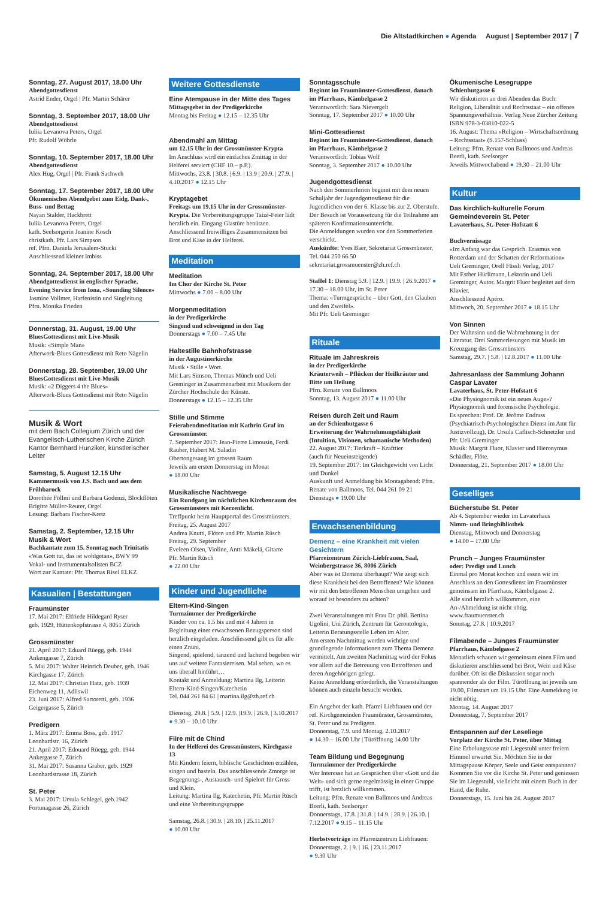Die Altstadtkirchen ● Agenda August | September 2017 | 7
Sonntag, 27. August 2017, 18.00 Uhr
Abendgottesdienst
Astrid Ender, Orgel | Pfr. Martin Schärer
Sonntag, 3. September 2017, 18.00 Uhr
Abendgottesdienst
Iuliia Levanova Peters, Orgel
Pfr. Rudolf Wöhrle
Sonntag, 10. September 2017, 18.00 Uhr
Abendgottesdienst
Alex Hug, Orgel | Pfr. Frank Sachweh
Sonntag, 17. September 2017, 18.00 Uhr
Ökumenisches Abendgebet zum Eidg. Dank-, Buss- und Bettag
Nayan Stalder, Hackbrett
Iuliia Levanova Peters, Orgel
kath. Seelsorgerin Jeanine Kosch
christkath. Pfr. Lars Simpson
ref. Pfrn. Daniela Jerusalem-Stucki
Anschliessend kleiner Imbiss
Sonntag, 24. September 2017, 18.00 Uhr
Abendgottesdienst in englischer Sprache, Evening Service from Iona, «Sounding Silence»
Jasmine Vollmer, Harfenistin und Singleitung
Pfrn. Monika Frieden
Donnerstag, 31. August, 19.00 Uhr
BluesGottesdienst mit Live-Musik
Musik: «Simple Man»
Afterwork-Blues Gottesdienst mit Reto Nägelin
Donnerstag, 28. September, 19.00 Uhr
BluesGottesdienst mit Live-Musik
Musik: «2 Diggers 4 the Blues»
Afterwork-Blues Gottesdienst mit Reto Nägelin
Musik & Wort
mit dem Bach Collegium Zürich und der Evangelisch-Lutherischen Kirche Zürich Kantor Bernhard Hunziker, künstlerischer Leiter
Samstag, 5. August 12.15 Uhr
Kammermusik von J.S. Bach und aus dem Frühbarock
Dorothée Föllmi und Barbara Godenzi, Blockflöten
Brigitte Müller-Reuter, Orgel
Lesung: Barbara Fischer-Kretz
Samstag, 2. September, 12.15 Uhr
Musik & Wort
Bachkantate zum 15. Sonntag nach Trinitatis
«Was Gott tut, das ist wohlgetan», BWV 99
Vokal- und Instrumentalsolisten BCZ
Wort zur Kantate: Pfr. Thomas Risel ELKZ
Kasualien | Bestattungen
Fraumünster
17. Mai 2017: Elfriede Hildegard Ryser
geb. 1929, Hüttenkopfstrasse 4, 8051 Zürich
Grossmünster
21. April 2017: Eduard Rüegg, geb. 1944
Ankengasse 7, Zürich
5. Mai 2017: Walter Heinrich Deuber, geb. 1946
Kirchgasse 17, Zürich
12. Mai 2017: Christian Hatz, geb. 1939
Eichenweg 11, Adliswil
23. Juni 2017: Alfred Sartoretti, geb. 1936
Geigergasse 5, Zürich
Predigern
1. März 2017: Emma Boss, geb. 1917
Leonhardstr. 16, Zürich
21. April 2017: Edouard Rüegg, geb. 1944
Ankergasse 7, Zürich
31. Mai 2017: Susanna Graber, geb. 1929
Leonhardstrasse 18, Zürich
St. Peter
3. Mai 2017: Ursula Schlegel, geb.1942
Fortunagasse 26, Zürich
Weitere Gottesdienste
Eine Atempause in der Mitte des Tages
Mittagsgebet in der Predigerkirche
Montag bis Freitag ● 12.15 – 12.35 Uhr
Abendmahl am Mittag
um 12.15 Uhr in der Grossmünster-Krypta
Im Anschluss wird ein einfaches Zmittag in der Helferei serviert (CHF 10.– p.P.).
Mittwochs, 23.8. | 30.8. | 6.9. | 13.9 | 20.9. | 27.9. | 4.10.2017 ● 12.15 Uhr
Kryptagebet
Freitags um 19.15 Uhr in der Grossmünster-Krypta. Die Vorbereitungsgruppe Taizé-Feier lädt herzlich ein. Eingang Glastüre benützen. Anschliessend freiwilliges Zusammensitzen bei Brot und Käse in der Helferei.
Meditation
Meditation
Im Chor der Kirche St. Peter
Mittwochs ● 7.00 – 8.00 Uhr
Morgenmeditation
in der Predigerkirche
Singend und schweigend in den Tag
Donnerstags ● 7.00 – 7.45 Uhr
Haltestille Bahnhofstrasse
in der Augustinerkirche
Musik • Stille • Wort.
Mit Lars Simson, Thomas Münch und Ueli Greminger in Zusammenarbeit mit Musikern der Zürcher Hochschule der Künste.
Donnerstags ● 12.15 – 12.35 Uhr
Stille und Stimme
Feierabendmeditation mit Kathrin Graf im Grossmünster.
7. September 2017: Jean-Pierre Limousin, Ferdi Rauber, Hubert M. Saladin
Obertongesang im grossen Raum
Jeweils am ersten Donnerstag im Monat
● 18.00 Uhr
Musikalische Nachtwege
Ein Rundgang im nächtlichen Kirchenraum des Grossmünsters mit Kerzenlicht.
Treffpunkt beim Hauptportal des Grossmünsters.
Freitag, 25. August 2017
Andrea Knutti, Flöten und Pfr. Martin Rüsch
Freitag, 29. September
Eveleen Olsen, Violine, Antti Mäkelä, Gitarre
Pfr. Martin Rüsch
● 22.00 Uhr
Kinder und Jugendliche
Eltern-Kind-Singen
Turmzimmer der Predigerkirche
Kinder von ca. 1.5 bis und mit 4 Jahren in Begleitung einer erwachsenen Bezugsperson sind herzlich eingeladen. Anschliessend gibt es für alle einen Znüni.
Singend, spielend, tanzend und lachend begeben wir uns auf weitere Fantasiereisen. Mal sehen, wo es uns überall hinführt…
Kontakt und Anmeldung: Martina Ilg, Leiterin Eltern-Kind-Singen/Katechetin
Tel. 044 261 84 61 | martina.ilg@zh.ref.ch
Dienstag, 29.8. | 5.9. | 12.9. |19.9. | 26.9. | 3.10.2017 ● 9.30 – 10.10 Uhr
Fiire mit de Chind
In der Helferei des Grossmünsters, Kirchgasse 13
Mit Kindern feiern, biblische Geschichten erzählen, singen und basteln. Das anschliessende Zmorge ist Begegnungs-, Austausch- und Spielort für Gross und Klein.
Leitung: Martina Ilg, Katechetin, Pfr. Martin Rüsch und eine Vorbereitungsgruppe
Samstag, 26.8. | 30.9. | 28.10. | 25.11.2017
● 10.00 Uhr
Sonntagsschule
Beginnt im Fraumünster-Gottesdienst, danach im Pfarrhaus, Kämbelgasse 2
Verantwortlich: Sara Nievergelt
Sonntag, 17. September 2017 ● 10.00 Uhr
Mini-Gottesdienst
Beginnt im Fraumünster-Gottesdienst, danach im Pfarrhaus, Kämbelgasse 2
Verantwortlich: Tobias Wolf
Sonntag, 3. September 2017 ● 10.00 Uhr
Jugendgottesdienst
Nach den Sommerferien beginnt mit dem neuen Schuljahr der Jugendgottesdienst für die Jugendlichen von der 6. Klasse bis zur 2. Oberstufe. Der Besuch ist Voraussetzung für die Teilnahme am späteren Konfirmationsunterricht.
Die Anmeldungen wurden vor den Sommerferien verschickt.
Auskünfte: Yves Baer, Sekretariat Grossmünster, Tel. 044 250 66 50
sekretariat.grossmuenster@zh.ref.ch
Staffel 1: Dienstag 5.9. | 12.9. | 19.9. | 26.9.2017 ● 17.30 – 18.00 Uhr, im St. Peter
Thema: «Turmgespräche – über Gott, den Glauben und den Zweifel».
Mit Pfr. Ueli Greminger
Rituale
Rituale im Jahreskreis
in der Predigerkirche
Kräuterweih – Pflücken der Heilkräuter und Bitte um Heilung
Pfrn. Renate von Ballmoos
Sonntag, 13. August 2017 ● 11.00 Uhr
Reisen durch Zeit und Raum
an der Schienhutgasse 6
Erweiterung der Wahrnehmungsfähigkeit (Intuition, Visionen, schamanische Methoden)
22. August 2017: Tierkraft – Krafttier
(auch für Neueinsteigende)
19. September 2017: Im Gleichgewicht von Licht und Dunkel
Auskunft und Anmeldung bis Montagabend: Pfrn. Renate von Ballmoos, Tel. 044 261 09 21
Dienstags ● 19.00 Uhr
Erwachsenenbildung
Demenz – eine Krankheit mit vielen Gesichtern
Pfarreizentrum Zürich-Liebfrauen, Saal, Weinbergstrasse 36, 8006 Zürich
Aber was ist Demenz überhaupt? Wie zeigt sich diese Krankheit bei den Betroffenen? Wie können wir mit den betroffenen Menschen umgehen und worauf ist besonders zu achten?
Zwei Veranstaltungen mit Frau Dr. phil. Bettina Ugolini, Uni Zürich, Zentrum für Gerontologie, Leiterin Beratungsstelle Leben im Alter.
Am ersten Nachmittag werden wichtige und grundlegende Informationen zum Thema Demenz vermittelt. Am zweiten Nachmittag wird der Fokus vor allem auf die Betreuung von Betroffenen und deren Angehörigen gelegt.
Keine Anmeldung erforderlich, die Veranstaltungen können auch einzeln besucht werden.
Ein Angebot der kath. Pfarrei Liebfrauen und der ref. Kirchgemeinden Fraumünster, Grossmünster, St. Peter und zu Predigern.
Donnerstag, 7.9. und Montag, 2.10.2017
● 14.30 – 16.00 Uhr | Türöffnung 14.00 Uhr
Team Bildung und Begegnung
Turmzimmer der Predigerkirche
Wer Interesse hat an Gesprächen über «Gott und die Welt» und sich gerne regelmässig in einer Gruppe trifft, ist herzlich willkommen.
Leitung: Pfrn. Renate von Ballmoos und Andreas Beerli, kath. Seelsorger
Donnerstags, 17.8. | 31.8. | 14.9. | 28.9. | 26.10. | 7.12.2017 ● 9.15 – 11.15 Uhr
Herbstvorträge im Pfarreizentrum Liebfrauen:
Donnerstags, 2. | 9. | 16. | 23.11.2017
● 9.30 Uhr
Ökumenische Lesegruppe
Schienhutgasse 6
Wir diskutieren an drei Abenden das Buch: Religion, Liberalität und Rechtsstaat – ein offenes Spannungsverhältnis. Verlag Neue Zürcher Zeitung ISBN 978-3-03810-022-5
16. August: Thema «Religion – Wirtschaftsordnung – Rechtsstaat» (S.157-Schluss)
Leitung: Pfrn. Renate von Ballmoos und Andreas Beerli, kath. Seelsorger
Jeweils Mittwochabend ● 19.30 – 21.00 Uhr
Kultur
Das kirchlich-kulturelle Forum
Gemeindeverein St. Peter
Lavaterhaus, St.-Peter-Hofstatt 6
Buchvernissage
«Im Anfang war das Gespräch. Erasmus von Rotterdam und der Schatten der Reformation»
Ueli Greminger, Orell Füssli Verlag, 2017
Mit Esther Hürlimann, Lektorin und Ueli Greminger, Autor. Margrit Fluor begleitet auf dem Klavier.
Anschliessend Apéro.
Mittwoch, 20. September 2017 ● 18.15 Uhr
Von Sinnen
Der Wahnsinn und die Wahrnehmung in der Literatur. Drei Sommerlesungen mit Musik im Kreuzgang des Grossmünsters
Samstag, 29.7. | 5.8. | 12.8.2017 ● 11.00 Uhr
Jahresanlass der Sammlung Johann Caspar Lavater
Lavaterhaus, St. Peter-Hofstatt 6
«Die Physiognomik ist ein neues Auge»? Physiognomik und forensische Psychologie.
Es sprechen: Prof. Dr. Jérôme Endrass (Psychiatrisch-Psychologischen Dienst im Amt für Justizvollzug), Dr. Ursula Caflisch-Schnetzler und Pfr. Ueli Greminger
Musik: Margrit Fluor, Klavier und Hieronymus Schädler, Flöte.
Donnerstag, 21. September 2017 ● 18.00 Uhr
Geselliges
Bücherstube St. Peter
Ab 4. September wieder im Lavaterhaus
Nimm- und Bringbibliothek
Dienstag, Mittwoch und Donnerstag
● 14.00 – 17.00 Uhr
Prunch – Junges Fraumünster
oder: Predigt und Lunch
Einmal pro Monat kochen und essen wir im Anschluss an den Gottesdienst im Fraumünster gemeinsam im Pfarrhaus, Kämbelgasse 2.
Alle sind herzlich willkommen, eine An-/Abmeldung ist nicht nötig. www.fraumuenster.ch
Sonntag, 27.8. | 10.9.2017
Filmabende – Junges Fraumünster
Pfarrhaus, Kämbelgasse 2
Monatlich schauen wir gemeinsam einen Film und diskutieren anschliessend bei Brot, Wein und Käse darüber. Oft ist die Diskussion sogar noch spannender als der Film. Türöffnung ist jeweils um 19.00, Filmstart um 19.15 Uhr. Eine Anmeldung ist nicht nötig.
Montag, 14. August 2017
Donnerstag, 7. September 2017
Entspannen auf der Leseliege
Vorplatz der Kirche St. Peter, über Mittag
Eine Erholungsoase mit Liegestuhl unter freiem Himmel erwartet Sie. Möchten Sie in der Mittagspause Körper, Seele und Geist entspannen? Kommen Sie vor die Kirche St. Peter und geniessen Sie im Liegestuhl, vielleicht mit einem Buch in der Hand, die Ruhe.
Donnerstags, 15. Juni bis 24. August 2017